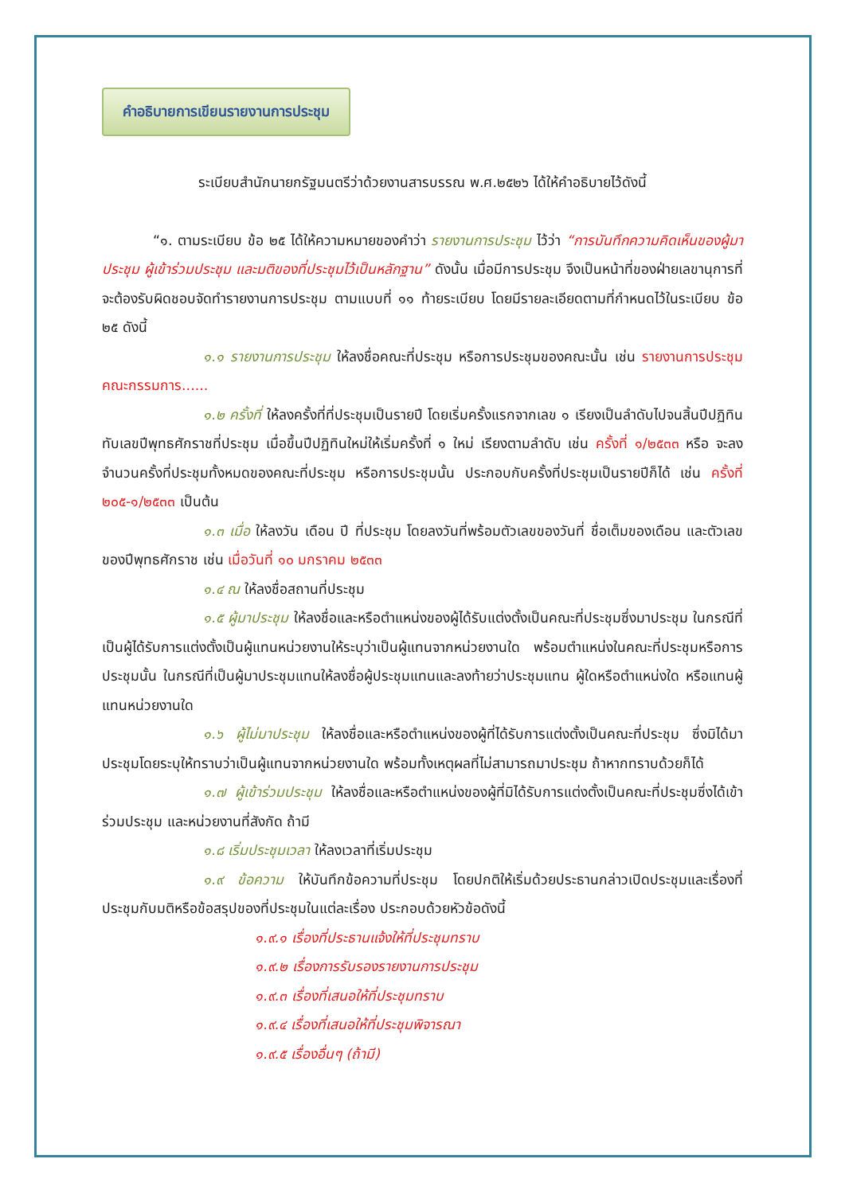คำอธิบายการเขียนรายงานการประชุม
ระเบียบสำนักนายกรัฐมนตรีว่าด้วยงานสารบรรณ พ.ศ.๒๕๒๖ ได้ให้คำอธิบายไว้ดังนี้
“๑. ตามระเบียบ ข้อ ๒๕ ได้ให้ความหมายของคำว่า รายงานการประชุม ไว้ว่า “การบันทึกความคิดเห็นของผู้มาประชุม ผู้เข้าร่วมประชุม และมติของที่ประชุมไว้เป็นหลักฐาน” ดังนั้น เมื่อมีการประชุม จึงเป็นหน้าที่ของฝ่ายเลขานุการที่จะต้องรับผิดชอบจัดทำรายงานการประชุม ตามแบบที่ ๑๑ ท้ายระเบียบ โดยมีรายละเอียดตามที่กำหนดไว้ในระเบียบ ข้อ ๒๕ ดังนี้
๑.๑ รายงานการประชุม ให้ลงชื่อคณะที่ประชุม หรือการประชุมของคณะนั้น เช่น รายงานการประชุมคณะกรรมการ......
๑.๒ ครั้งที่ ให้ลงครั้งที่ที่ประชุมเป็นรายปี โดยเริ่มครั้งแรกจากเลข ๑ เรียงเป็นลำดับไปจนสิ้นปีปฏิทิน ทับเลขปีพุทธศักราชที่ประชุม เมื่อขึ้นปีปฏิทินใหม่ให้เริ่มครั้งที่ ๑ ใหม่ เรียงตามลำดับ เช่น ครั้งที่ ๑/๒๕๓๓ หรือ จะลงจำนวนครั้งที่ประชุมทั้งหมดของคณะที่ประชุม หรือการประชุมนั้น ประกอบกับครั้งที่ประชุมเป็นรายปีก็ได้ เช่น ครั้งที่ ๒๐๕-๑/๒๕๓๓ เป็นต้น
๑.๓ เมื่อ ให้ลงวัน เดือน ปี ที่ประชุม โดยลงวันที่พร้อมตัวเลขของวันที่ ชื่อเต็มของเดือน และตัวเลขของปีพุทธศักราช เช่น เมื่อวันที่ ๑๐ มกราคม ๒๕๓๓
๑.๔ ณ ให้ลงชื่อสถานที่ประชุม
๑.๕ ผู้มาประชุม ให้ลงชื่อและหรือตำแหน่งของผู้ได้รับแต่งตั้งเป็นคณะที่ประชุมซึ่งมาประชุม ในกรณีที่เป็นผู้ได้รับการแต่งตั้งเป็นผู้แทนหน่วยงานให้ระบุว่าเป็นผู้แทนจากหน่วยงานใด พร้อมตำแหน่งในคณะที่ประชุมหรือการประชุมนั้น ในกรณีที่เป็นผู้มาประชุมแทนให้ลงชื่อผู้ประชุมแทนและลงท้ายว่าประชุมแทน ผู้ใดหรือตำแหน่งใด หรือแทนผู้แทนหน่วยงานใด
๑.๖ ผู้ไม่มาประชุม ให้ลงชื่อและหรือตำแหน่งของผู้ที่ได้รับการแต่งตั้งเป็นคณะที่ประชุม ซึ่งมิได้มาประชุมโดยระบุให้ทราบว่าเป็นผู้แทนจากหน่วยงานใด พร้อมทั้งเหตุผลที่ไม่สามารถมาประชุม ถ้าหากทราบด้วยก็ได้
๑.๗ ผู้เข้าร่วมประชุม ให้ลงชื่อและหรือตำแหน่งของผู้ที่มิได้รับการแต่งตั้งเป็นคณะที่ประชุมซึ่งได้เข้าร่วมประชุม และหน่วยงานที่สังกัด ถ้ามี
๑.๘ เริ่มประชุมเวลา ให้ลงเวลาที่เริ่มประชุม
๑.๙ ข้อความ ให้บันทึกข้อความที่ประชุม โดยปกติให้เริ่มด้วยประธานกล่าวเปิดประชุมและเรื่องที่ประชุมกับมติหรือข้อสรุปของที่ประชุมในแต่ละเรื่อง ประกอบด้วยหัวข้อดังนี้
๑.๙.๑ เรื่องที่ประธานแจ้งให้ที่ประชุมทราบ
๑.๙.๒ เรื่องการรับรองรายงานการประชุม
๑.๙.๓ เรื่องที่เสนอให้ที่ประชุมทราบ
๑.๙.๔ เรื่องที่เสนอให้ที่ประชุมพิจารณา
๑.๙.๕ เรื่องอื่นๆ (ถ้ามี)